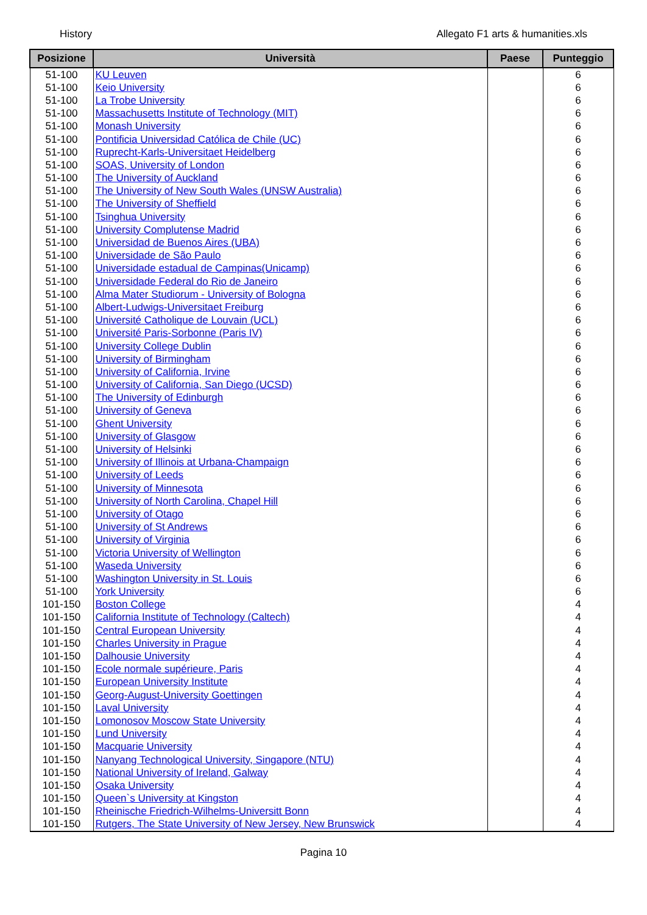History Allegato F1 arts & humanities.xls
| Posizione | Università | Paese | Punteggio |
| --- | --- | --- | --- |
| 51-100 | KU Leuven | | 6 |
| 51-100 | Keio University | | 6 |
| 51-100 | La Trobe University | | 6 |
| 51-100 | Massachusetts Institute of Technology (MIT) | | 6 |
| 51-100 | Monash University | | 6 |
| 51-100 | Pontificia Universidad Católica de Chile (UC) | | 6 |
| 51-100 | Ruprecht-Karls-Universitaet Heidelberg | | 6 |
| 51-100 | SOAS, University of London | | 6 |
| 51-100 | The University of Auckland | | 6 |
| 51-100 | The University of New South Wales (UNSW Australia) | | 6 |
| 51-100 | The University of Sheffield | | 6 |
| 51-100 | Tsinghua University | | 6 |
| 51-100 | University Complutense Madrid | | 6 |
| 51-100 | Universidad de Buenos Aires (UBA) | | 6 |
| 51-100 | Universidade de São Paulo | | 6 |
| 51-100 | Universidade estadual de Campinas(Unicamp) | | 6 |
| 51-100 | Universidade Federal do Rio de Janeiro | | 6 |
| 51-100 | Alma Mater Studiorum - University of Bologna | | 6 |
| 51-100 | Albert-Ludwigs-Universitaet Freiburg | | 6 |
| 51-100 | Université Catholique de Louvain (UCL) | | 6 |
| 51-100 | Université Paris-Sorbonne (Paris IV) | | 6 |
| 51-100 | University College Dublin | | 6 |
| 51-100 | University of Birmingham | | 6 |
| 51-100 | University of California, Irvine | | 6 |
| 51-100 | University of California, San Diego (UCSD) | | 6 |
| 51-100 | The University of Edinburgh | | 6 |
| 51-100 | University of Geneva | | 6 |
| 51-100 | Ghent University | | 6 |
| 51-100 | University of Glasgow | | 6 |
| 51-100 | University of Helsinki | | 6 |
| 51-100 | University of Illinois at Urbana-Champaign | | 6 |
| 51-100 | University of Leeds | | 6 |
| 51-100 | University of Minnesota | | 6 |
| 51-100 | University of North Carolina, Chapel Hill | | 6 |
| 51-100 | University of Otago | | 6 |
| 51-100 | University of St Andrews | | 6 |
| 51-100 | University of Virginia | | 6 |
| 51-100 | Victoria University of Wellington | | 6 |
| 51-100 | Waseda University | | 6 |
| 51-100 | Washington University in St. Louis | | 6 |
| 51-100 | York University | | 6 |
| 101-150 | Boston College | | 4 |
| 101-150 | California Institute of Technology (Caltech) | | 4 |
| 101-150 | Central European University | | 4 |
| 101-150 | Charles University in Prague | | 4 |
| 101-150 | Dalhousie University | | 4 |
| 101-150 | Ecole normale supérieure, Paris | | 4 |
| 101-150 | European University Institute | | 4 |
| 101-150 | Georg-August-University Goettingen | | 4 |
| 101-150 | Laval University | | 4 |
| 101-150 | Lomonosov Moscow State University | | 4 |
| 101-150 | Lund University | | 4 |
| 101-150 | Macquarie University | | 4 |
| 101-150 | Nanyang Technological University, Singapore (NTU) | | 4 |
| 101-150 | National University of Ireland, Galway | | 4 |
| 101-150 | Osaka University | | 4 |
| 101-150 | Queen`s University at Kingston | | 4 |
| 101-150 | Rheinische Friedrich-Wilhelms-Universitt Bonn | | 4 |
| 101-150 | Rutgers, The State University of New Jersey, New Brunswick | | 4 |
Pagina 10